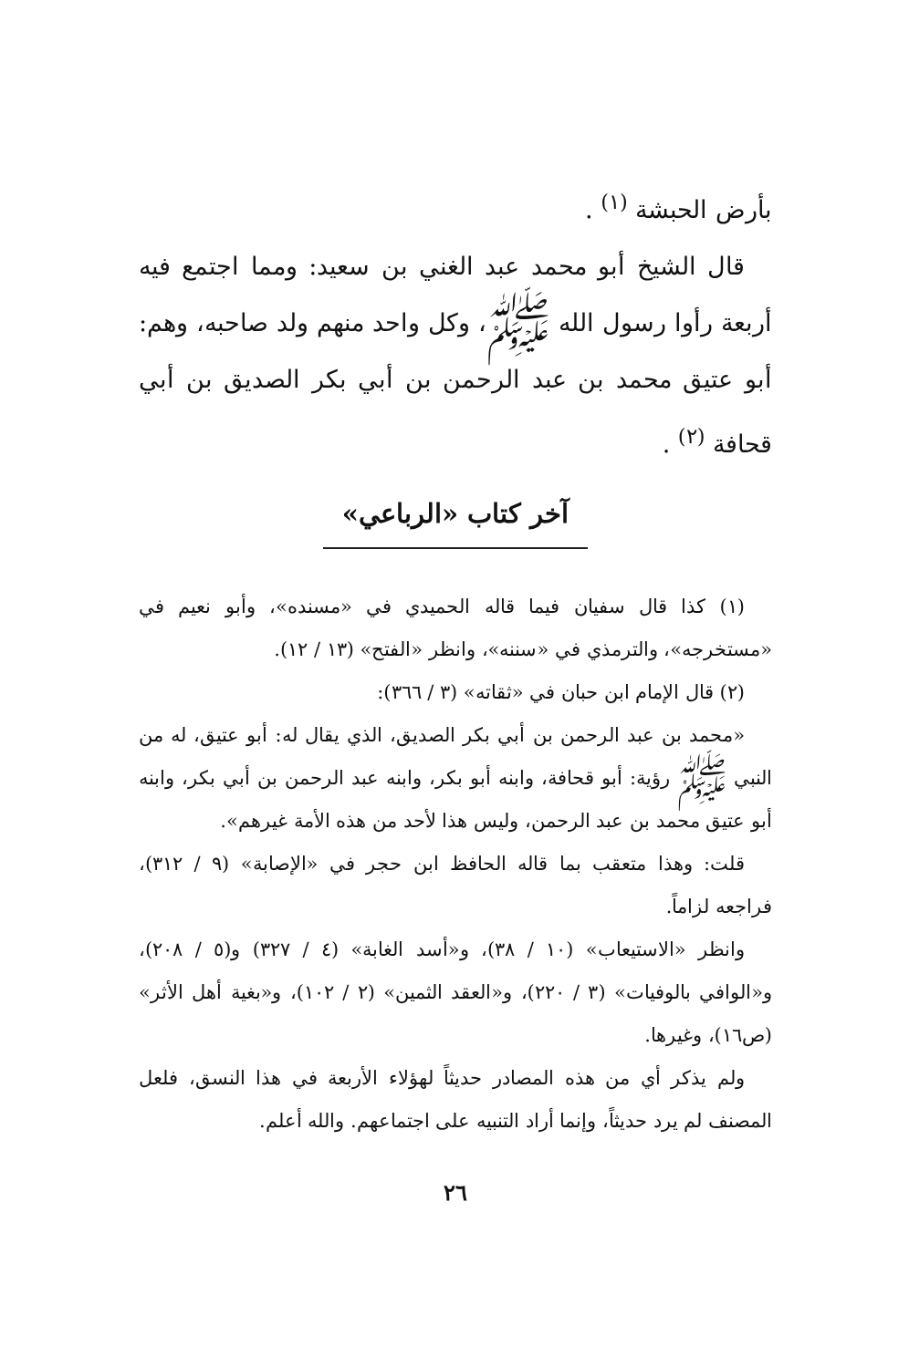بأرض الحبشة <sup>(١)</sup> .
قال الشيخ أبو محمد عبد الغني بن سعيد: ومما اجتمع فيه أربعة رأوا رسول الله ﷺ، وكل واحد منهم ولد صاحبه، وهم: أبو عتيق محمد بن عبد الرحمن بن أبي بكر الصديق بن أبي قحافة <sup>(٢)</sup> .
آخر كتاب «الرباعي»
(١) كذا قال سفيان فيما قاله الحميدي في «مسنده»، وأبو نعيم في «مستخرجه»، والترمذي في «سننه»، وانظر «الفتح» (١٣ / ١٢).
(٢) قال الإمام ابن حبان في «ثقاته» (٣ / ٣٦٦):
«محمد بن عبد الرحمن بن أبي بكر الصديق، الذي يقال له: أبو عتيق، له من النبي ﷺ رؤية: أبو قحافة، وابنه أبو بكر، وابنه عبد الرحمن بن أبي بكر، وابنه أبو عتيق محمد بن عبد الرحمن، وليس هذا لأحد من هذه الأمة غيرهم».
قلت: وهذا متعقب بما قاله الحافظ ابن حجر في «الإصابة» (٩ / ٣١٢)، فراجعه لزاماً.
وانظر «الاستيعاب» (١٠ / ٣٨)، و«أسد الغابة» (٤ / ٣٢٧) و(٥ / ٢٠٨)، و«الوافي بالوفيات» (٣ / ٢٢٠)، و«العقد الثمين» (٢ / ١٠٢)، و«بغية أهل الأثر» (ص١٦)، وغيرها.
ولم يذكر أي من هذه المصادر حديثاً لهؤلاء الأربعة في هذا النسق، فلعل المصنف لم يرد حديثاً، وإنما أراد التنبيه على اجتماعهم. والله أعلم.
٢٦